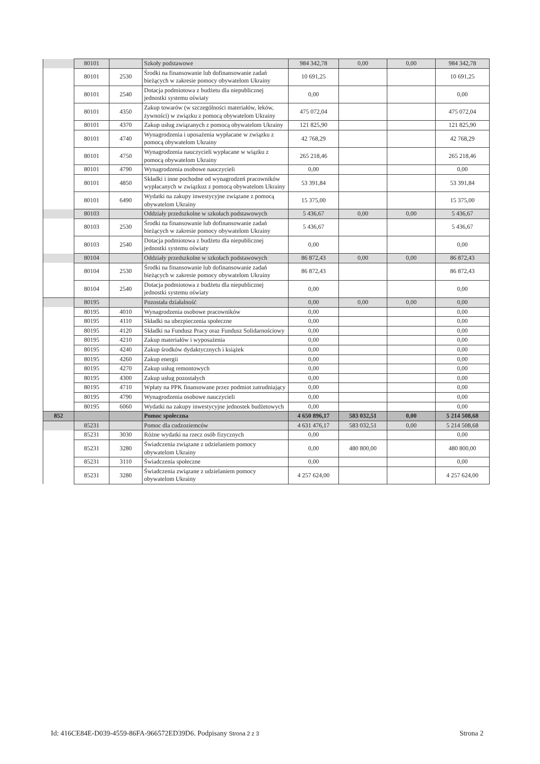| | 80101 | | Szkoły podstawowe | 984 342,78 | 0,00 | 0,00 | 984 342,78 |
| | 80101 | 2530 | Środki na finansowanie lub dofinansowanie zadań bieżących w zakresie pomocy obywatelom Ukrainy | 10 691,25 | | | 10 691,25 |
| | 80101 | 2540 | Dotacja podmiotowa z budżetu dla niepublicznej jednostki systemu oświaty | 0,00 | | | 0,00 |
| | 80101 | 4350 | Zakup towarów (w szczególności materiałów, leków, żywności) w związku z pomocą obywatelom Ukrainy | 475 072,04 | | | 475 072,04 |
| | 80101 | 4370 | Zakup usług związanych z pomocą obywatelom Ukrainy | 121 825,90 | | | 121 825,90 |
| | 80101 | 4740 | Wynagrodzenia i uposażenia wypłacane w związku z pomocą obywatelom Ukrainy | 42 768,29 | | | 42 768,29 |
| | 80101 | 4750 | Wynagrodzenia nauczycieli wypłacane w wiązku z pomocą obywatelom Ukrainy | 265 218,46 | | | 265 218,46 |
| | 80101 | 4790 | Wynagrodzenia osobowe nauczycieli | 0,00 | | | 0,00 |
| | 80101 | 4850 | Składki i inne pochodne od wynagrodzeń pracowników wypłacanych w związkuz z pomocą obywatelom Ukrainy | 53 391,84 | | | 53 391,84 |
| | 80101 | 6490 | Wydatki na zakupy inwestycyjne związane z pomocą obywatelom Ukrainy | 15 375,00 | | | 15 375,00 |
| | 80103 | | Oddziały przedszkolne w szkołach podstawowych | 5 436,67 | 0,00 | 0,00 | 5 436,67 |
| | 80103 | 2530 | Środki na finansowanie lub dofinansowanie zadań bieżących w zakresie pomocy obywatelom Ukrainy | 5 436,67 | | | 5 436,67 |
| | 80103 | 2540 | Dotacja podmiotowa z budżetu dla niepublicznej jednostki systemu oświaty | 0,00 | | | 0,00 |
| | 80104 | | Oddziały przedszkolne w szkołach podstawowych | 86 872,43 | 0,00 | 0,00 | 86 872,43 |
| | 80104 | 2530 | Środki na finansowanie lub dofinansowanie zadań bieżących w zakresie pomocy obywatelom Ukrainy | 86 872,43 | | | 86 872,43 |
| | 80104 | 2540 | Dotacja podmiotowa z budżetu dla niepublicznej jednostki systemu oświaty | 0,00 | | | 0,00 |
| | 80195 | | Pozostała działalność | 0,00 | 0,00 | 0,00 | 0,00 |
| | 80195 | 4010 | Wynagrodzenia osobowe pracowników | 0,00 | | | 0,00 |
| | 80195 | 4110 | Składki na ubezpieczenia społeczne | 0,00 | | | 0,00 |
| | 80195 | 4120 | Składki na Fundusz Pracy oraz Fundusz Solidarnościowy | 0,00 | | | 0,00 |
| | 80195 | 4210 | Zakup materiałów i wyposażenia | 0,00 | | | 0,00 |
| | 80195 | 4240 | Zakup środków dydaktycznych i książek | 0,00 | | | 0,00 |
| | 80195 | 4260 | Zakup energii | 0,00 | | | 0,00 |
| | 80195 | 4270 | Zakup usług remontowych | 0,00 | | | 0,00 |
| | 80195 | 4300 | Zakup usług pozostałych | 0,00 | | | 0,00 |
| | 80195 | 4710 | Wpłaty na PPK finansowane przez podmiot zatrudniający | 0,00 | | | 0,00 |
| | 80195 | 4790 | Wynagrodzenia osobowe nauczycieli | 0,00 | | | 0,00 |
| | 80195 | 6060 | Wydatki na zakupy inwestycyjne jednostek budżetowych | 0,00 | | | 0,00 |
| 852 | | | Pomoc społeczna | 4 650 896,17 | 583 032,51 | 0,00 | 5 214 508,68 |
| | 85231 | | Pomoc dla cudzoziemców | 4 631 476,17 | 583 032,51 | 0,00 | 5 214 508,68 |
| | 85231 | 3030 | Różne wydatki na rzecz osób fizycznych | 0,00 | | | 0,00 |
| | 85231 | 3280 | Świadczenia związane z udzielaniem pomocy obywatelom Ukrainy | 0,00 | 480 800,00 | | 480 800,00 |
| | 85231 | 3110 | Świadczenia społeczne | 0,00 | | | 0,00 |
| | 85231 | 3280 | Świadczenia związane z udzielaniem pomocy obywatelom Ukrainy | 4 257 624,00 | | | 4 257 624,00 |
Id: 416CE84E-D039-4559-86FA-966572ED39D6. Podpisany Strona 2 z 3 Strona 2